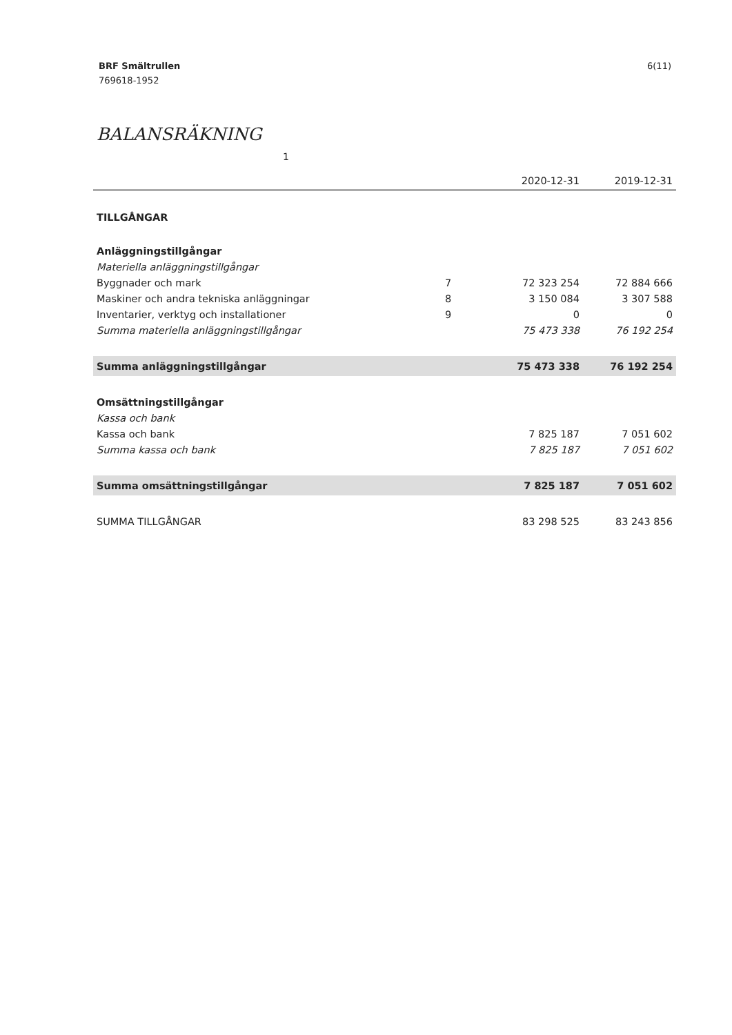BRF Smältrullen
769618-1952
6(11)
BALANSRÄKNING 1
| | | 2020-12-31 | 2019-12-31 |
| --- | --- | --- | --- |
| TILLGÅNGAR | | | |
| Anläggningstillgångar | | | |
| Materiella anläggningstillgångar | | | |
| Byggnader och mark | 7 | 72 323 254 | 72 884 666 |
| Maskiner och andra tekniska anläggningar | 8 | 3 150 084 | 3 307 588 |
| Inventarier, verktyg och installationer | 9 | 0 | 0 |
| Summa materiella anläggningstillgångar | | 75 473 338 | 76 192 254 |
| Summa anläggningstillgångar | | 75 473 338 | 76 192 254 |
| Omsättningstillgångar | | | |
| Kassa och bank | | | |
| Kassa och bank | | 7 825 187 | 7 051 602 |
| Summa kassa och bank | | 7 825 187 | 7 051 602 |
| Summa omsättningstillgångar | | 7 825 187 | 7 051 602 |
| SUMMA TILLGÅNGAR | | 83 298 525 | 83 243 856 |